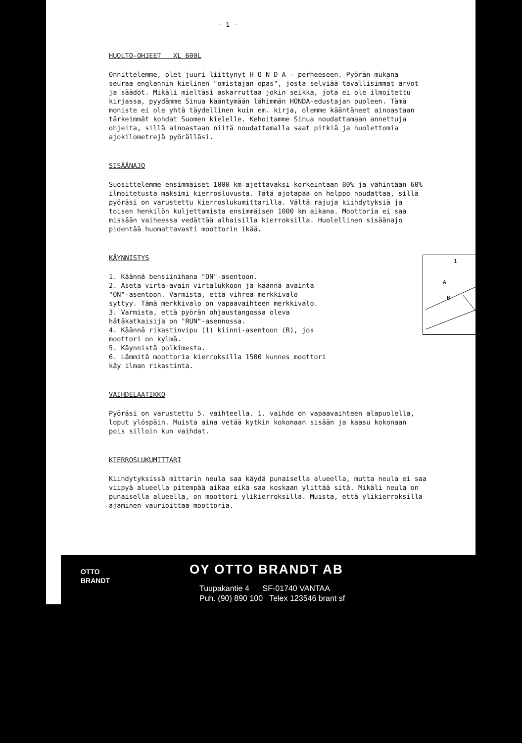- 1 -
HUOLTO-OHJEET XL 600L
Onnittelemme, olet juuri liittynyt H O N D A - perheeseen. Pyörän mukana seuraa englannin kielinen "omistajan opas", josta selviää tavallisimmat arvot ja säädöt. Mikäli mieltäsi askarruttaa jokin seikka, jota ei ole ilmoitettu kirjassa, pyydämme Sinua kääntymään lähimmän HONDA-edustajan puoleen. Tämä moniste ei ole yhtä täydellinen kuin em. kirja, olemme kääntäneet ainoastaan tärkeimmät kohdat Suomen kielelle. Kehoitamme Sinua noudattamaan annettuja ohjeita, sillä ainoastaan niitä noudattamalla saat pitkiä ja huolettomia ajokilometrejä pyörälläsi.
SISÄÄNAJO
Suosittelemme ensimmäiset 1000 km ajettavaksi korkeintaan 80% ja vähintään 60% ilmoitetusta maksimi kierrosluvusta. Tätä ajotapaa on helppo noudattaa, sillä pyöräsi on varustettu kierroslukumittarilla. Vältä rajuja kiihdytyksiä ja toisen henkilön kuljettamista ensimmäisen 1000 km aikana. Moottoria ei saa missään vaiheessa vedättää alhaisilla kierroksilla. Huolellinen sisäänajo pidentää huomattavasti moottorin ikää.
KÄYNNISTYS
1
A
B
1. Käännä bensiinihana "ON"-asentoon.
2. Aseta virta-avain virtalukkoon ja käännä avainta "ON"-asentoon. Varmista, että vihreä merkkivalo syttyy. Tämä merkkivalo on vapaavaihteen merkkivalo.
3. Varmista, että pyörän ohjaustangossa oleva hätäkatkaisija on "RUN"-asennossa.
4. Käännä rikastinvipu (1) kiinni-asentoon (B), jos moottori on kylmä.
5. Käynnistä polkimesta.
6. Lämmitä moottoria kierroksilla 1500 kunnes moottori käy ilman rikastinta.
VAIHDELAATIKKO
Pyöräsi on varustettu 5. vaihteella. 1. vaihde on vapaavaihteen alapuolella, loput ylöspäin. Muista aina vetää kytkin kokonaan sisään ja kaasu kokonaan pois silloin kun vaihdat.
KIERROSLUKUMITTARI
Kiihdytyksissä mittarin neula saa käydä punaisella alueella, mutta neula ei saa viipyä alueella pitempää aikaa eikä saa koskaan ylittää sitä. Mikäli neula on punaisella alueella, on moottori ylikierroksilla. Muista, että ylikierroksilla ajaminen vaurioittaa moottoria.
OTTO
BRANDT
OY OTTO BRANDT AB
Tuupakantie 4 SF-01740 VANTAA
Puh. (90) 890 100 Telex 123546 brant sf